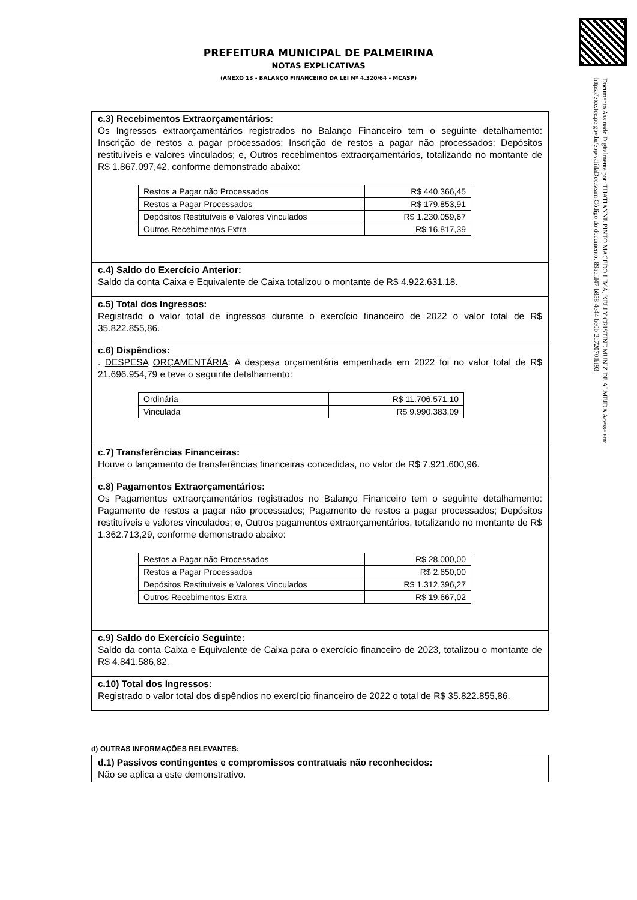Documento Assinado Digitalmente por: THATIANNE PINTO MACEDO LIMA, KELLY CRISTINE MUNIZ DE ALMEIDA Acesse em: https://etce.tce.pe.gov.br/epp/validaDoc.seam Código do documento: 89aefd47-b858-4e44-be0b-2d72070fbf93
PREFEITURA MUNICIPAL DE PALMEIRINA
NOTAS EXPLICATIVAS
(ANEXO 13 - BALANÇO FINANCEIRO DA LEI Nº 4.320/64 - MCASP)
c.3) Recebimentos Extraorçamentários:
Os Ingressos extraorçamentários registrados no Balanço Financeiro tem o seguinte detalhamento: Inscrição de restos a pagar processados; Inscrição de restos a pagar não processados; Depósitos restituíveis e valores vinculados; e, Outros recebimentos extraorçamentários, totalizando no montante de R$ 1.867.097,42, conforme demonstrado abaixo:
| Restos a Pagar não Processados | R$ 440.366,45 |
| Restos a Pagar Processados | R$ 179.853,91 |
| Depósitos Restituíveis e Valores Vinculados | R$ 1.230.059,67 |
| Outros Recebimentos Extra | R$ 16.817,39 |
c.4) Saldo do Exercício Anterior:
Saldo da conta Caixa e Equivalente de Caixa totalizou o montante de R$ 4.922.631,18.
c.5) Total dos Ingressos:
Registrado o valor total de ingressos durante o exercício financeiro de 2022 o valor total de R$ 35.822.855,86.
c.6) Dispêndios:. DESPESA ORÇAMENTÁRIA: A despesa orçamentária empenhada em 2022 foi no valor total de R$ 21.696.954,79 e teve o seguinte detalhamento:
| Ordinária | R$ 11.706.571,10 |
| Vinculada | R$ 9.990.383,09 |
c.7) Transferências Financeiras:
Houve o lançamento de transferências financeiras concedidas, no valor de R$ 7.921.600,96.
c.8) Pagamentos Extraorçamentários:
Os Pagamentos extraorçamentários registrados no Balanço Financeiro tem o seguinte detalhamento: Pagamento de restos a pagar não processados; Pagamento de restos a pagar processados; Depósitos restituíveis e valores vinculados; e, Outros pagamentos extraorçamentários, totalizando no montante de R$ 1.362.713,29, conforme demonstrado abaixo:
| Restos a Pagar não Processados | R$ 28.000,00 |
| Restos a Pagar Processados | R$ 2.650,00 |
| Depósitos Restituíveis e Valores Vinculados | R$ 1.312.396,27 |
| Outros Recebimentos Extra | R$ 19.667,02 |
c.9) Saldo do Exercício Seguinte:
Saldo da conta Caixa e Equivalente de Caixa para o exercício financeiro de 2023, totalizou o montante de R$ 4.841.586,82.
c.10) Total dos Ingressos:
Registrado o valor total dos dispêndios no exercício financeiro de 2022 o total de R$ 35.822.855,86.
d) OUTRAS INFORMAÇÕES RELEVANTES:
d.1) Passivos contingentes e compromissos contratuais não reconhecidos:
Não se aplica a este demonstrativo.